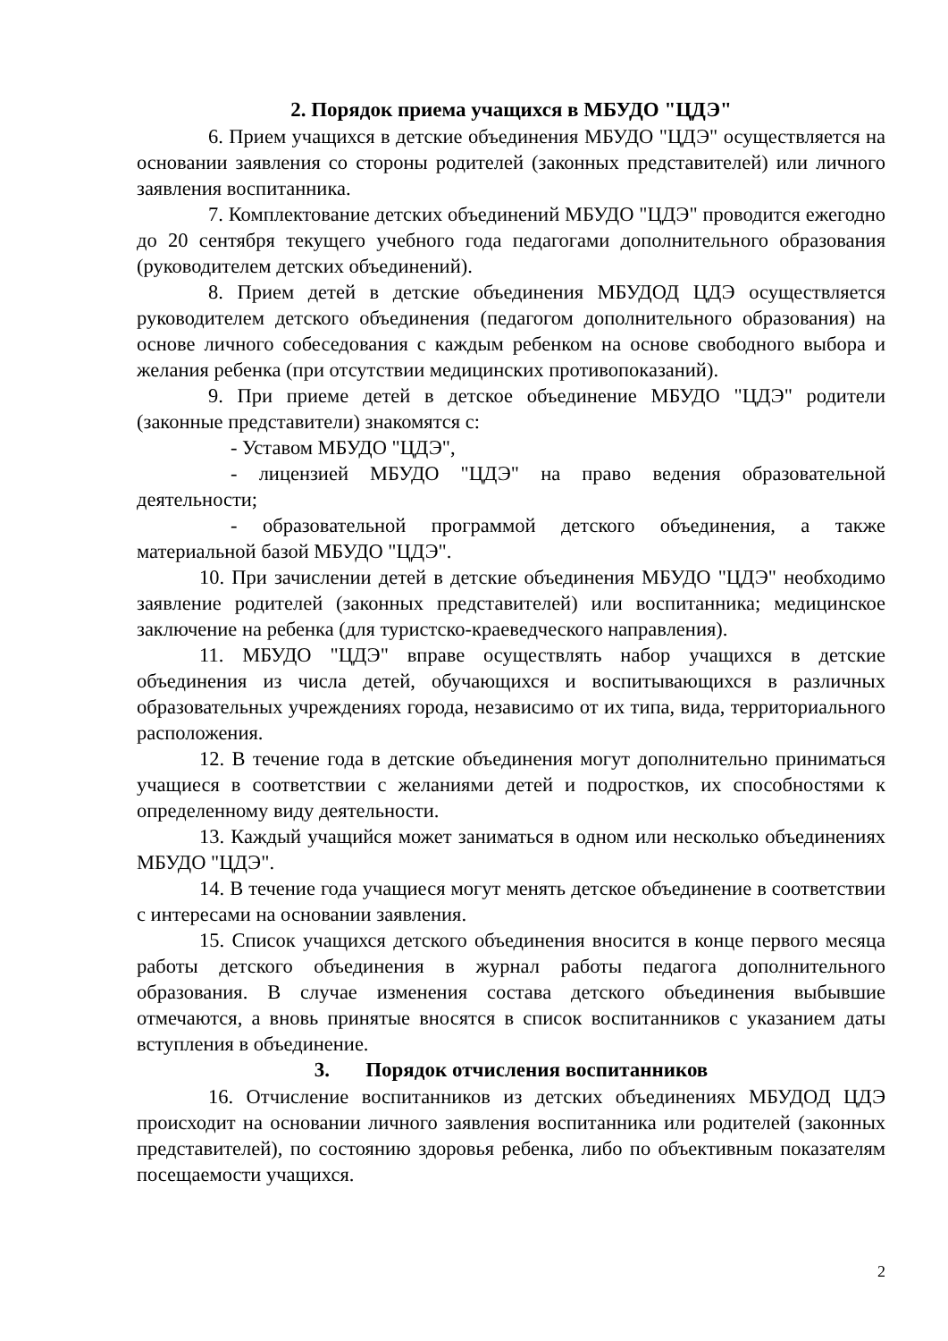2. Порядок приема учащихся в МБУДО "ЦДЭ"
6. Прием учащихся в детские объединения МБУДО "ЦДЭ" осуществляется на основании заявления со стороны родителей (законных представителей) или личного заявления воспитанника.
7. Комплектование детских объединений МБУДО "ЦДЭ" проводится ежегодно до 20 сентября текущего учебного года педагогами дополнительного образования (руководителем детских объединений).
8. Прием детей в детские объединения МБУДОД ЦДЭ осуществляется руководителем детского объединения (педагогом дополнительного образования) на основе личного собеседования с каждым ребенком на основе свободного выбора и желания ребенка (при отсутствии медицинских противопоказаний).
9. При приеме детей в детское объединение МБУДО "ЦДЭ" родители (законные представители) знакомятся с:
- Уставом МБУДО "ЦДЭ",
- лицензией МБУДО "ЦДЭ" на право ведения образовательной деятельности;
- образовательной программой детского объединения, а также материальной базой МБУДО "ЦДЭ".
10. При зачислении детей в детские объединения МБУДО "ЦДЭ" необходимо заявление родителей (законных представителей) или воспитанника; медицинское заключение на ребенка (для туристско-краеведческого направления).
11. МБУДО "ЦДЭ" вправе осуществлять набор учащихся в детские объединения из числа детей, обучающихся и воспитывающихся в различных образовательных учреждениях города, независимо от их типа, вида, территориального расположения.
12. В течение года в детские объединения могут дополнительно приниматься учащиеся в соответствии с желаниями детей и подростков, их способностями к определенному виду деятельности.
13. Каждый учащийся может заниматься в одном или несколько объединениях МБУДО "ЦДЭ".
14. В течение года учащиеся могут менять детское объединение в соответствии с интересами на основании заявления.
15. Список учащихся детского объединения вносится в конце первого месяца работы детского объединения в журнал работы педагога дополнительного образования. В случае изменения состава детского объединения выбывшие отмечаются, а вновь принятые вносятся в список воспитанников с указанием даты вступления в объединение.
3. Порядок отчисления воспитанников
16. Отчисление воспитанников из детских объединениях МБУДОД ЦДЭ происходит на основании личного заявления воспитанника или родителей (законных представителей), по состоянию здоровья ребенка, либо по объективным показателям посещаемости учащихся.
2